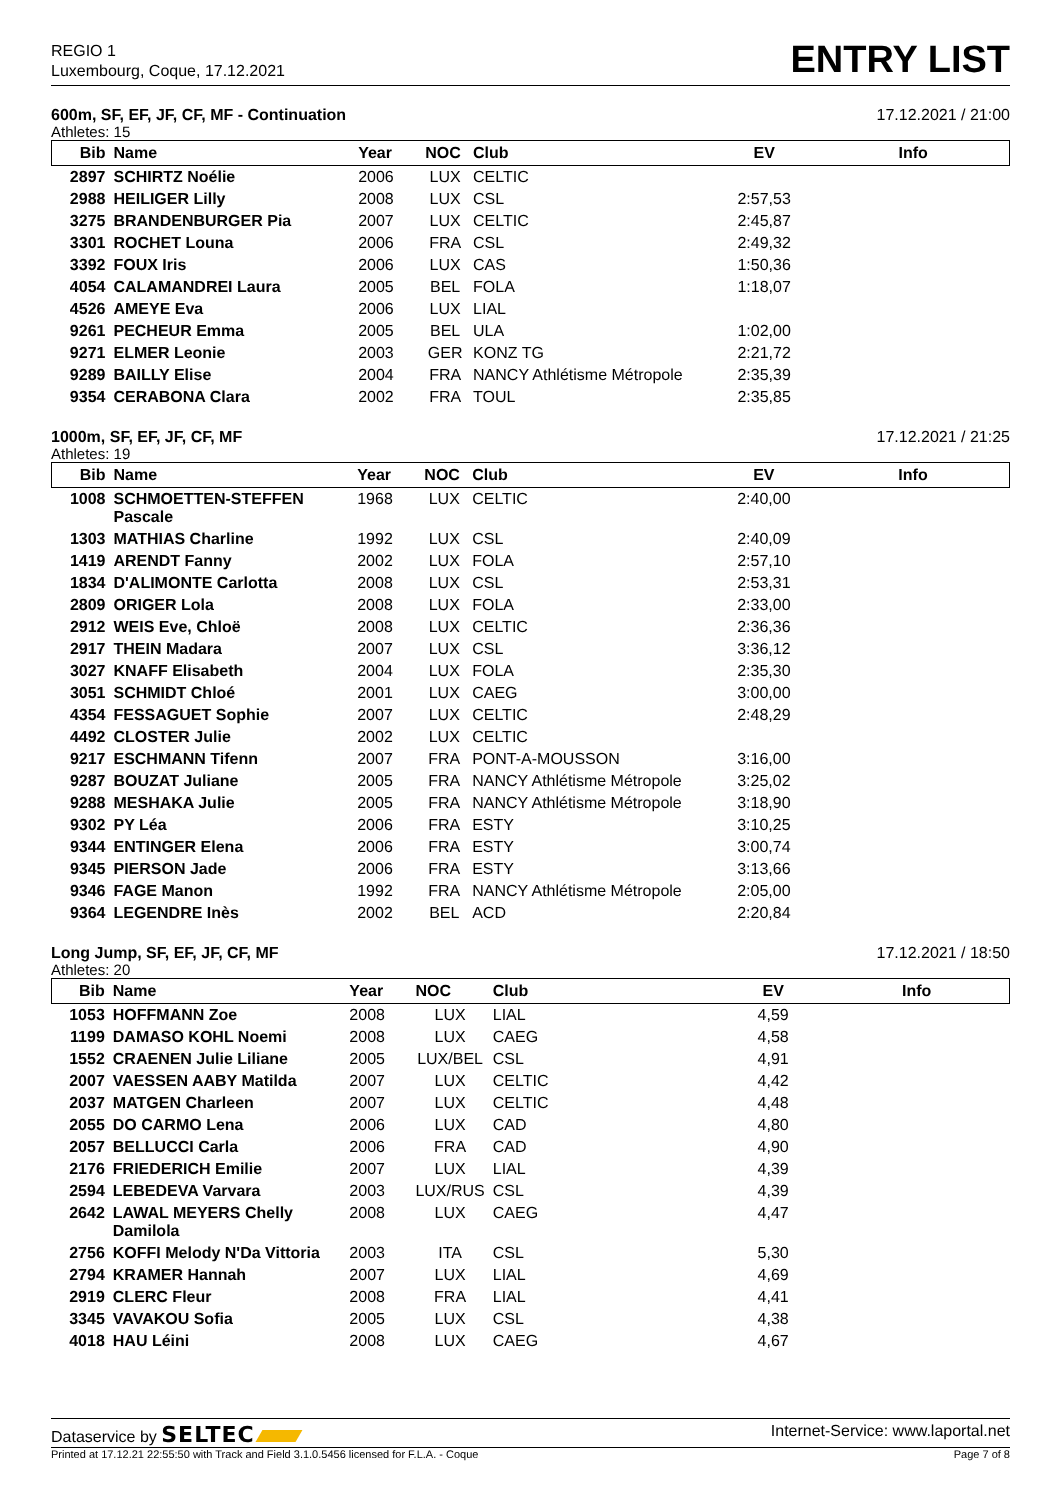REGIO 1
Luxembourg, Coque, 17.12.2021
ENTRY LIST
600m, SF, EF, JF, CF, MF - Continuation 17.12.2021 / 21:00
Athletes: 15
| Bib | Name | Year | NOC | Club | EV | Info |
| --- | --- | --- | --- | --- | --- | --- |
| 2897 | SCHIRTZ Noélie | 2006 | LUX | CELTIC | | |
| 2988 | HEILIGER Lilly | 2008 | LUX | CSL | 2:57,53 | |
| 3275 | BRANDENBURGER Pia | 2007 | LUX | CELTIC | 2:45,87 | |
| 3301 | ROCHET Louna | 2006 | FRA | CSL | 2:49,32 | |
| 3392 | FOUX Iris | 2006 | LUX | CAS | 1:50,36 | |
| 4054 | CALAMANDREI Laura | 2005 | BEL | FOLA | 1:18,07 | |
| 4526 | AMEYE Eva | 2006 | LUX | LIAL | | |
| 9261 | PECHEUR Emma | 2005 | BEL | ULA | 1:02,00 | |
| 9271 | ELMER Leonie | 2003 | GER | KONZ TG | 2:21,72 | |
| 9289 | BAILLY Elise | 2004 | FRA | NANCY Athlétisme Métropole | 2:35,39 | |
| 9354 | CERABONA Clara | 2002 | FRA | TOUL | 2:35,85 | |
1000m, SF, EF, JF, CF, MF 17.12.2021 / 21:25
Athletes: 19
| Bib | Name | Year | NOC | Club | EV | Info |
| --- | --- | --- | --- | --- | --- | --- |
| 1008 | SCHMOETTEN-STEFFEN Pascale | 1968 | LUX | CELTIC | 2:40,00 | |
| 1303 | MATHIAS Charline | 1992 | LUX | CSL | 2:40,09 | |
| 1419 | ARENDT Fanny | 2002 | LUX | FOLA | 2:57,10 | |
| 1834 | D'ALIMONTE Carlotta | 2008 | LUX | CSL | 2:53,31 | |
| 2809 | ORIGER Lola | 2008 | LUX | FOLA | 2:33,00 | |
| 2912 | WEIS Eve, Chloë | 2008 | LUX | CELTIC | 2:36,36 | |
| 2917 | THEIN Madara | 2007 | LUX | CSL | 3:36,12 | |
| 3027 | KNAFF Elisabeth | 2004 | LUX | FOLA | 2:35,30 | |
| 3051 | SCHMIDT Chloé | 2001 | LUX | CAEG | 3:00,00 | |
| 4354 | FESSAGUET Sophie | 2007 | LUX | CELTIC | 2:48,29 | |
| 4492 | CLOSTER Julie | 2002 | LUX | CELTIC | | |
| 9217 | ESCHMANN Tifenn | 2007 | FRA | PONT-A-MOUSSON | 3:16,00 | |
| 9287 | BOUZAT Juliane | 2005 | FRA | NANCY Athlétisme Métropole | 3:25,02 | |
| 9288 | MESHAKA Julie | 2005 | FRA | NANCY Athlétisme Métropole | 3:18,90 | |
| 9302 | PY Léa | 2006 | FRA | ESTY | 3:10,25 | |
| 9344 | ENTINGER Elena | 2006 | FRA | ESTY | 3:00,74 | |
| 9345 | PIERSON Jade | 2006 | FRA | ESTY | 3:13,66 | |
| 9346 | FAGE Manon | 1992 | FRA | NANCY Athlétisme Métropole | 2:05,00 | |
| 9364 | LEGENDRE Inès | 2002 | BEL | ACD | 2:20,84 | |
Long Jump, SF, EF, JF, CF, MF 17.12.2021 / 18:50
Athletes: 20
| Bib | Name | Year | NOC | Club | EV | Info |
| --- | --- | --- | --- | --- | --- | --- |
| 1053 | HOFFMANN Zoe | 2008 | LUX | LIAL | 4,59 | |
| 1199 | DAMASO KOHL Noemi | 2008 | LUX | CAEG | 4,58 | |
| 1552 | CRAENEN Julie Liliane | 2005 | LUX/BEL | CSL | 4,91 | |
| 2007 | VAESSEN AABY Matilda | 2007 | LUX | CELTIC | 4,42 | |
| 2037 | MATGEN Charleen | 2007 | LUX | CELTIC | 4,48 | |
| 2055 | DO CARMO Lena | 2006 | LUX | CAD | 4,80 | |
| 2057 | BELLUCCI Carla | 2006 | FRA | CAD | 4,90 | |
| 2176 | FRIEDERICH Emilie | 2007 | LUX | LIAL | 4,39 | |
| 2594 | LEBEDEVA Varvara | 2003 | LUX/RUS | CSL | 4,39 | |
| 2642 | LAWAL MEYERS Chelly Damilola | 2008 | LUX | CAEG | 4,47 | |
| 2756 | KOFFI Melody N'Da Vittoria | 2003 | ITA | CSL | 5,30 | |
| 2794 | KRAMER Hannah | 2007 | LUX | LIAL | 4,69 | |
| 2919 | CLERC Fleur | 2008 | FRA | LIAL | 4,41 | |
| 3345 | VAVAKOU Sofia | 2005 | LUX | CSL | 4,38 | |
| 4018 | HAU Léini | 2008 | LUX | CAEG | 4,67 | |
Dataservice by SELTEC Internet-Service: www.laportal.net
Printed at 17.12.21 22:55:50 with Track and Field 3.1.0.5456 licensed for F.L.A. - Coque Page 7 of 8